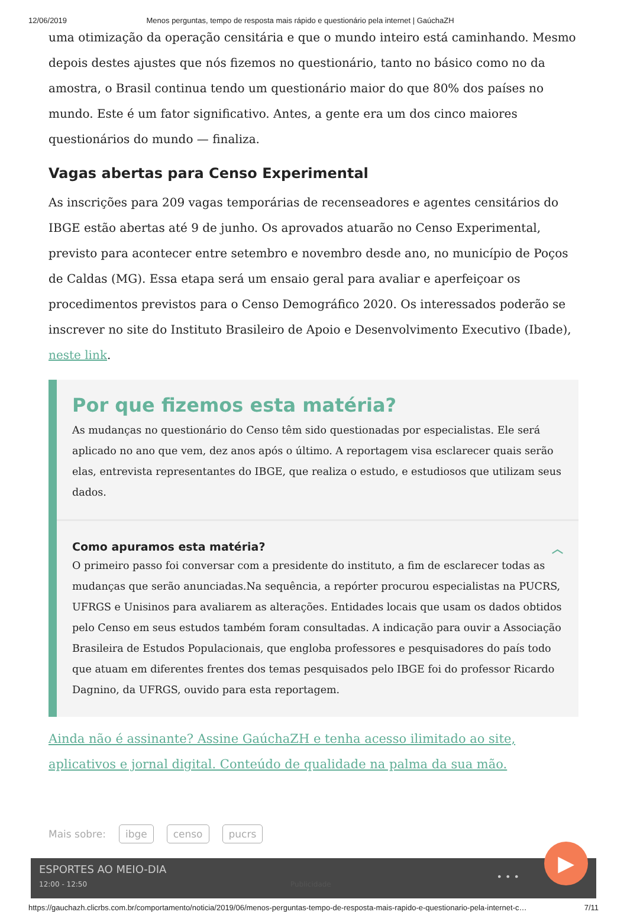12/06/2019 Menos perguntas, tempo de resposta mais rápido e questionário pela internet | GaúchaZH
uma otimização da operação censitária e que o mundo inteiro está caminhando. Mesmo depois destes ajustes que nós fizemos no questionário, tanto no básico como no da amostra, o Brasil continua tendo um questionário maior do que 80% dos países no mundo. Este é um fator significativo. Antes, a gente era um dos cinco maiores questionários do mundo — finaliza.
Vagas abertas para Censo Experimental
As inscrições para 209 vagas temporárias de recenseadores e agentes censitários do IBGE estão abertas até 9 de junho. Os aprovados atuarão no Censo Experimental, previsto para acontecer entre setembro e novembro desde ano, no município de Poços de Caldas (MG). Essa etapa será um ensaio geral para avaliar e aperfeiçoar os procedimentos previstos para o Censo Demográfico 2020. Os interessados poderão se inscrever no site do Instituto Brasileiro de Apoio e Desenvolvimento Executivo (Ibade), neste link.
Por que fizemos esta matéria?
As mudanças no questionário do Censo têm sido questionadas por especialistas. Ele será aplicado no ano que vem, dez anos após o último. A reportagem visa esclarecer quais serão elas, entrevista representantes do IBGE, que realiza o estudo, e estudiosos que utilizam seus dados.
Como apuramos esta matéria? ︿
O primeiro passo foi conversar com a presidente do instituto, a fim de esclarecer todas as mudanças que serão anunciadas.Na sequência, a repórter procurou especialistas na PUCRS, UFRGS e Unisinos para avaliarem as alterações. Entidades locais que usam os dados obtidos pelo Censo em seus estudos também foram consultadas. A indicação para ouvir a Associação Brasileira de Estudos Populacionais, que engloba professores e pesquisadores do país todo que atuam em diferentes frentes dos temas pesquisados pelo IBGE foi do professor Ricardo Dagnino, da UFRGS, ouvido para esta reportagem.
Ainda não é assinante? Assine GaúchaZH e tenha acesso ilimitado ao site, aplicativos e jornal digital. Conteúdo de qualidade na palma da sua mão.
Mais sobre: ibge censo pucrs
ESPORTES AO MEIO-DIA
12:00 - 12:50 Publicidade
• • •
▶
https://gauchazh.clicrbs.com.br/comportamento/noticia/2019/06/menos-perguntas-tempo-de-resposta-mais-rapido-e-questionario-pela-internet-c… 7/11